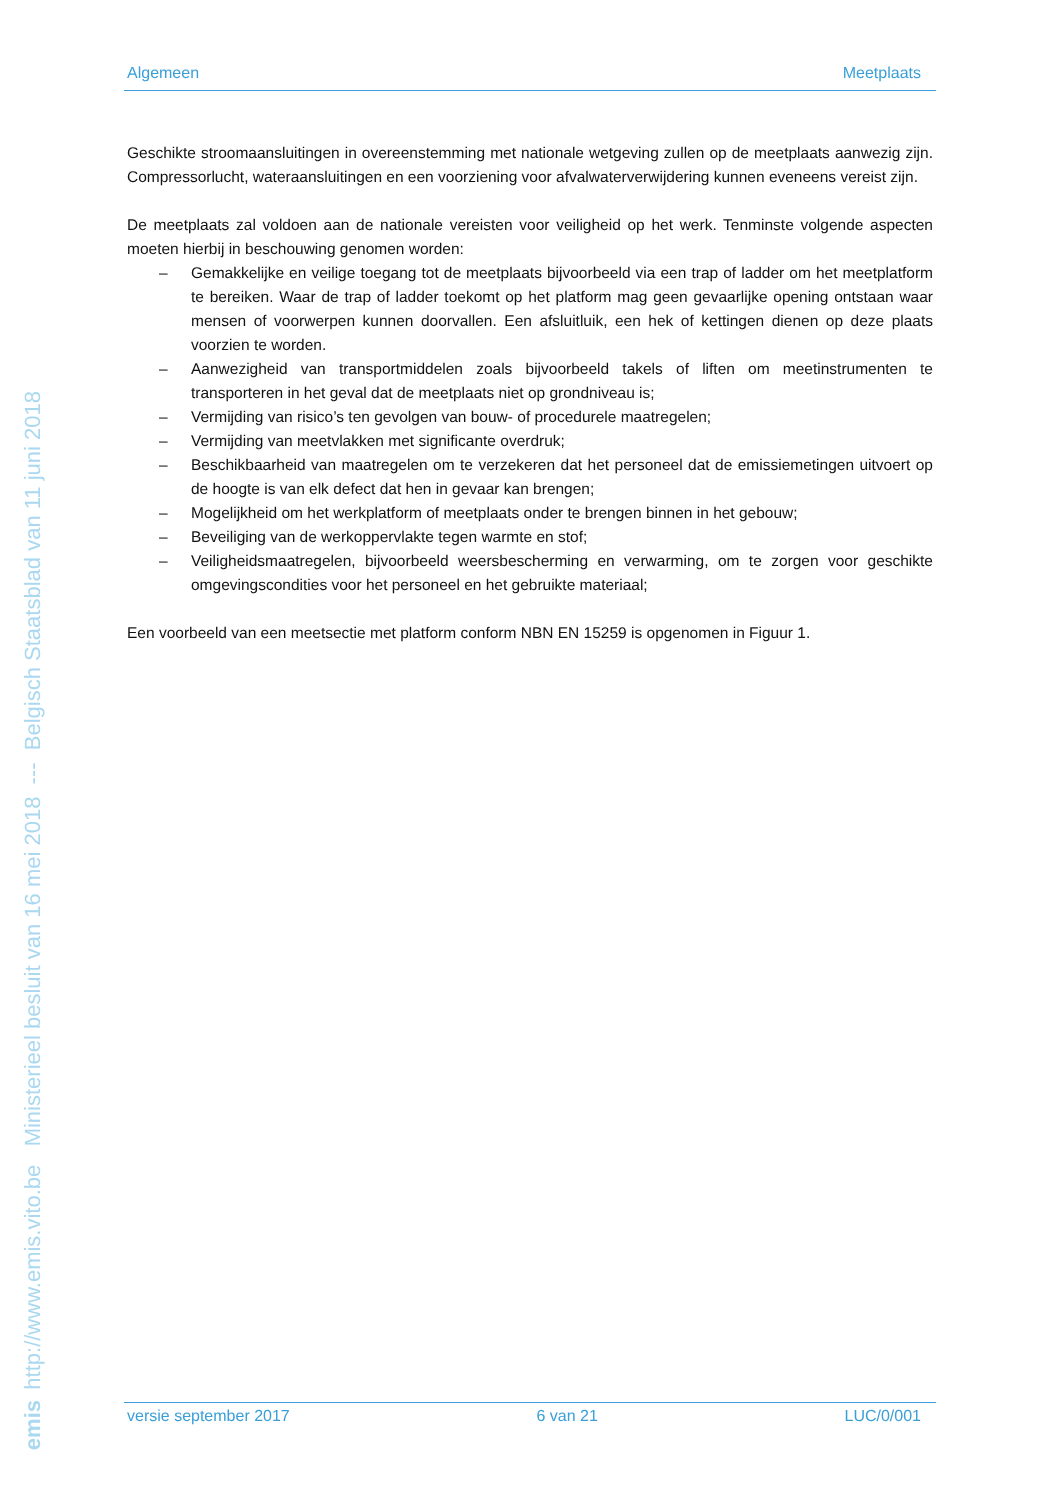http://www.emis.vito.be Ministerieel besluit van 16 mei 2018 --- Belgisch Staatsblad van 11 juni 2018
emis
Algemeen Meetplaats
Geschikte stroomaansluitingen in overeenstemming met nationale wetgeving zullen op de meetplaats aanwezig zijn. Compressorlucht, wateraansluitingen en een voorziening voor afvalwaterverwijdering kunnen eveneens vereist zijn.
De meetplaats zal voldoen aan de nationale vereisten voor veiligheid op het werk. Tenminste volgende aspecten moeten hierbij in beschouwing genomen worden:
– Gemakkelijke en veilige toegang tot de meetplaats bijvoorbeeld via een trap of ladder om het meetplatform te bereiken. Waar de trap of ladder toekomt op het platform mag geen gevaarlijke opening ontstaan waar mensen of voorwerpen kunnen doorvallen. Een afsluitluik, een hek of kettingen dienen op deze plaats voorzien te worden.
– Aanwezigheid van transportmiddelen zoals bijvoorbeeld takels of liften om meetinstrumenten te transporteren in het geval dat de meetplaats niet op grondniveau is;
– Vermijding van risico’s ten gevolgen van bouw- of procedurele maatregelen;
– Vermijding van meetvlakken met significante overdruk;
– Beschikbaarheid van maatregelen om te verzekeren dat het personeel dat de emissiemetingen uitvoert op de hoogte is van elk defect dat hen in gevaar kan brengen;
– Mogelijkheid om het werkplatform of meetplaats onder te brengen binnen in het gebouw;
– Beveiliging van de werkoppervlakte tegen warmte en stof;
– Veiligheidsmaatregelen, bijvoorbeeld weersbescherming en verwarming, om te zorgen voor geschikte omgevingscondities voor het personeel en het gebruikte materiaal;
Een voorbeeld van een meetsectie met platform conform NBN EN 15259 is opgenomen in Figuur 1.
versie september 2017 6 van 21 LUC/0/001